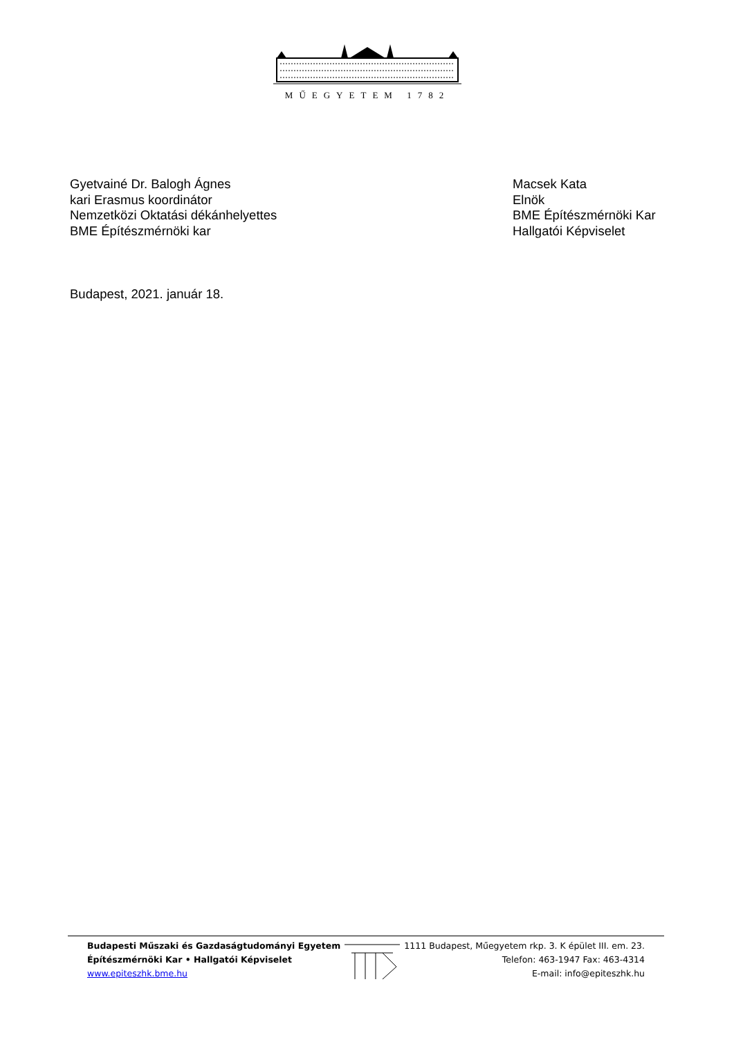MŰEGYETEM 1782
Gyetvainé Dr. Balogh Ágnes
kari Erasmus koordinátor
Nemzetközi Oktatási dékánhelyettes
BME Építészmérnöki kar
Macsek Kata
Elnök
BME Építészmérnöki Kar
Hallgatói Képviselet
Budapest, 2021. január 18.
Budapesti Műszaki és Gazdaságtudományi Egyetem
Építészmérnöki Kar • Hallgatói Képviselet
www.epiteszhk.bme.hu
1111 Budapest, Műegyetem rkp. 3. K épület III. em. 23.
Telefon: 463-1947 Fax: 463-4314
E-mail: info@epiteszhk.hu